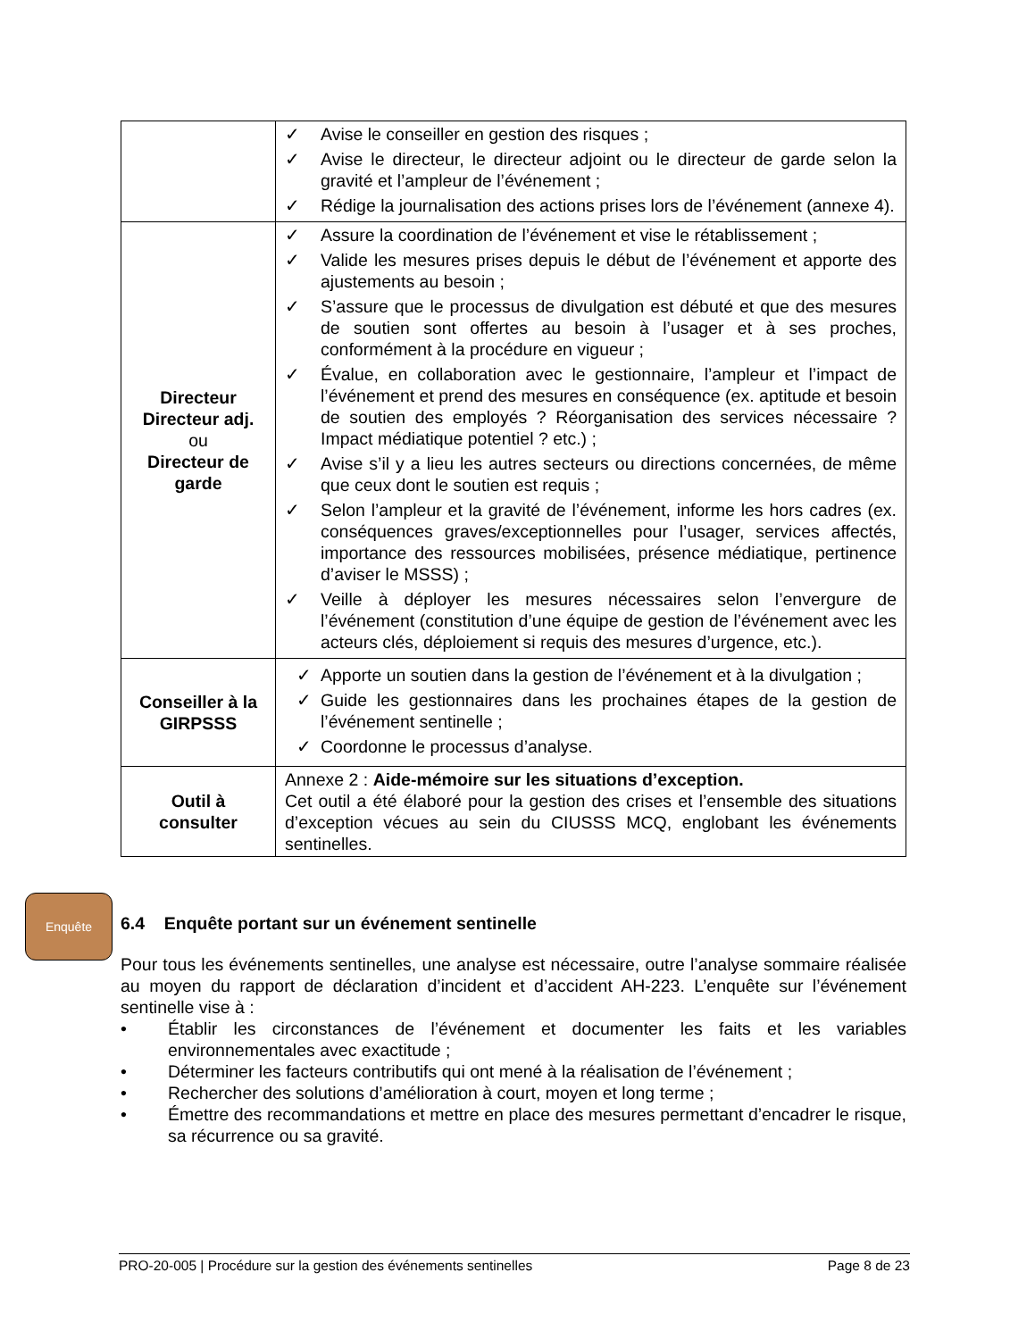| | ✓ Avise le conseiller en gestion des risques ; ✓ Avise le directeur, le directeur adjoint ou le directeur de garde selon la gravité et l’ampleur de l’événement ; ✓ Rédige la journalisation des actions prises lors de l’événement (annexe 4). |
| Directeur Directeur adj. ou Directeur de garde | ✓ Assure la coordination de l’événement et vise le rétablissement ; ✓ Valide les mesures prises depuis le début de l’événement et apporte des ajustements au besoin ; ✓ S’assure que le processus de divulgation est débuté et que des mesures de soutien sont offertes au besoin à l’usager et à ses proches, conformément à la procédure en vigueur ; ✓ Évalue, en collaboration avec le gestionnaire, l’ampleur et l’impact de l’événement et prend des mesures en conséquence (ex. aptitude et besoin de soutien des employés ? Réorganisation des services nécessaire ? Impact médiatique potentiel ? etc.) ; ✓ Avise s’il y a lieu les autres secteurs ou directions concernées, de même que ceux dont le soutien est requis ; ✓ Selon l’ampleur et la gravité de l’événement, informe les hors cadres (ex. conséquences graves/exceptionnelles pour l’usager, services affectés, importance des ressources mobilisées, présence médiatique, pertinence d’aviser le MSSS) ; ✓ Veille à déployer les mesures nécessaires selon l’envergure de l’événement (constitution d’une équipe de gestion de l’événement avec les acteurs clés, déploiement si requis des mesures d’urgence, etc.). |
| Conseiller à la GIRPSSS | ✓ Apporte un soutien dans la gestion de l’événement et à la divulgation ; ✓ Guide les gestionnaires dans les prochaines étapes de la gestion de l’événement sentinelle ; ✓ Coordonne le processus d’analyse. |
| Outil à consulter | Annexe 2 : Aide-mémoire sur les situations d’exception. Cet outil a été élaboré pour la gestion des crises et l’ensemble des situations d’exception vécues au sein du CIUSSS MCQ, englobant les événements sentinelles. |
Enquête
6.4 Enquête portant sur un événement sentinelle
Pour tous les événements sentinelles, une analyse est nécessaire, outre l’analyse sommaire réalisée au moyen du rapport de déclaration d’incident et d’accident AH-223. L’enquête sur l’événement sentinelle vise à :
• Établir les circonstances de l’événement et documenter les faits et les variables environnementales avec exactitude ;
• Déterminer les facteurs contributifs qui ont mené à la réalisation de l’événement ;
• Rechercher des solutions d’amélioration à court, moyen et long terme ;
• Émettre des recommandations et mettre en place des mesures permettant d’encadrer le risque, sa récurrence ou sa gravité.
PRO-20-005 | Procédure sur la gestion des événements sentinelles Page 8 de 23